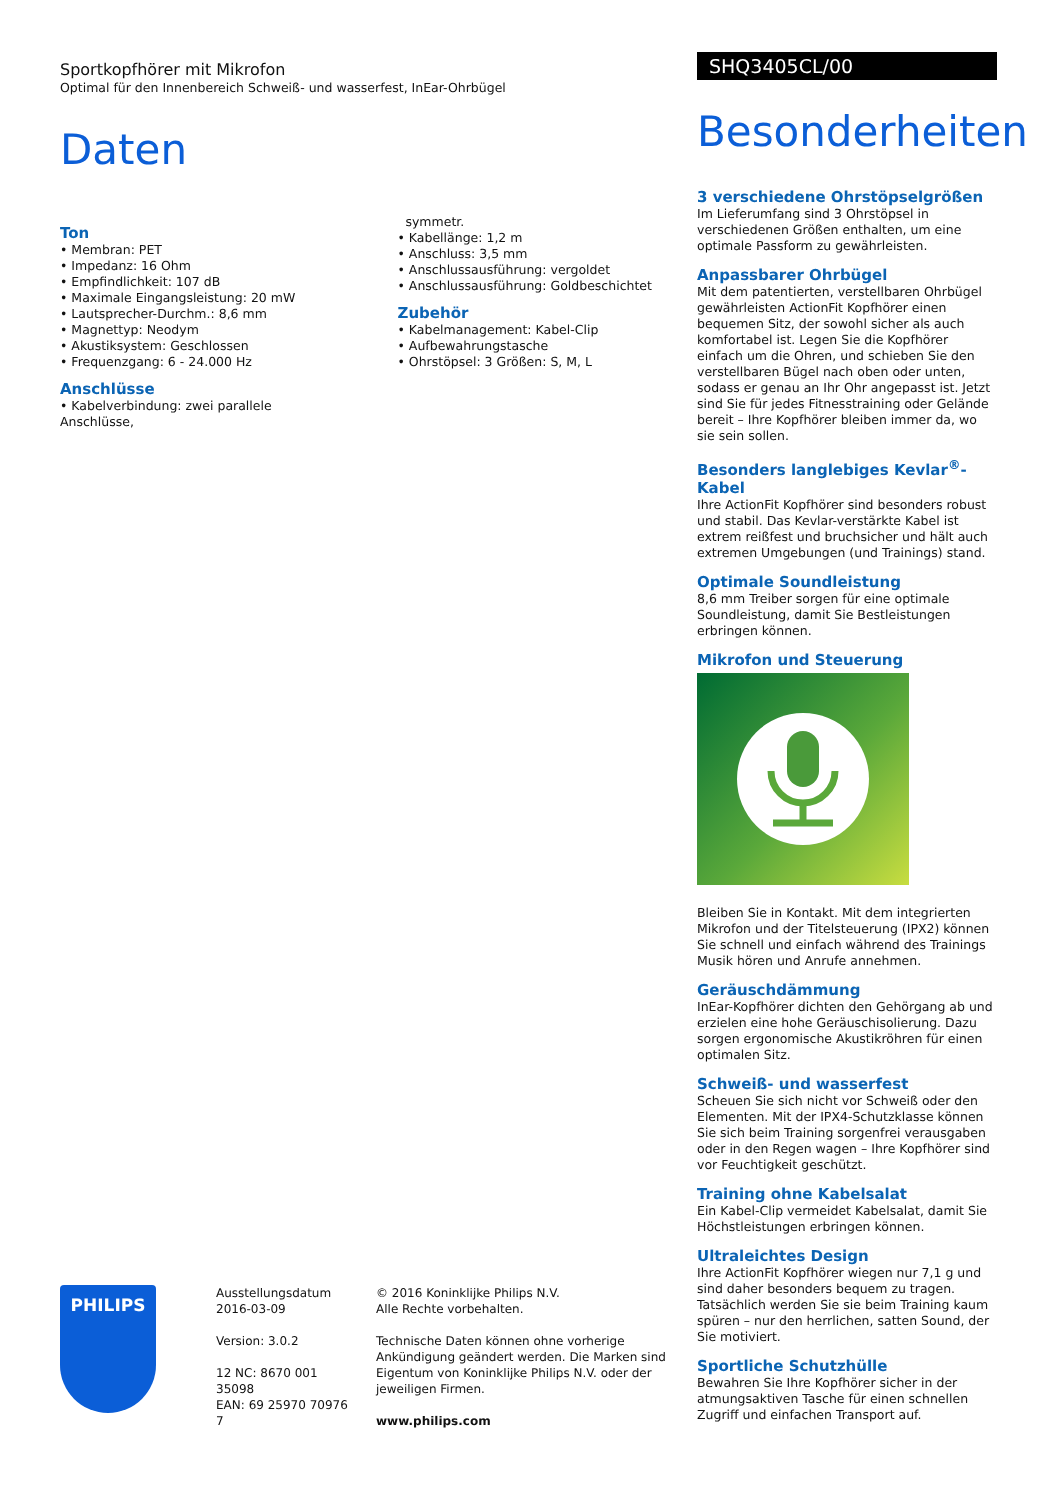Sportkopfhörer mit Mikrofon
Optimal für den Innenbereich Schweiß- und wasserfest, InEar-Ohrbügel
Daten
Ton
• Membran: PET
• Impedanz: 16 Ohm
• Empfindlichkeit: 107 dB
• Maximale Eingangsleistung: 20 mW
• Lautsprecher-Durchm.: 8,6 mm
• Magnettyp: Neodym
• Akustiksystem: Geschlossen
• Frequenzgang: 6 - 24.000 Hz
Anschlüsse
• Kabelverbindung: zwei parallele Anschlüsse,
symmetr.
• Kabellänge: 1,2 m
• Anschluss: 3,5 mm
• Anschlussausführung: vergoldet
• Anschlussausführung: Goldbeschichtet
Zubehör
• Kabelmanagement: Kabel-Clip
• Aufbewahrungstasche
• Ohrstöpsel: 3 Größen: S, M, L
SHQ3405CL/00
Besonderheiten
3 verschiedene Ohrstöpselgrößen
Im Lieferumfang sind 3 Ohrstöpsel in verschiedenen Größen enthalten, um eine optimale Passform zu gewährleisten.
Anpassbarer Ohrbügel
Mit dem patentierten, verstellbaren Ohrbügel gewährleisten ActionFit Kopfhörer einen bequemen Sitz, der sowohl sicher als auch komfortabel ist. Legen Sie die Kopfhörer einfach um die Ohren, und schieben Sie den verstellbaren Bügel nach oben oder unten, sodass er genau an Ihr Ohr angepasst ist. Jetzt sind Sie für jedes Fitnesstraining oder Gelände bereit – Ihre Kopfhörer bleiben immer da, wo sie sein sollen.
Besonders langlebiges Kevlar<sup>®</sup>-Kabel
Ihre ActionFit Kopfhörer sind besonders robust und stabil. Das Kevlar-verstärkte Kabel ist extrem reißfest und bruchsicher und hält auch extremen Umgebungen (und Trainings) stand.
Optimale Soundleistung
8,6 mm Treiber sorgen für eine optimale Soundleistung, damit Sie Bestleistungen erbringen können.
Mikrofon und Steuerung
Bleiben Sie in Kontakt. Mit dem integrierten Mikrofon und der Titelsteuerung (IPX2) können Sie schnell und einfach während des Trainings Musik hören und Anrufe annehmen.
Geräuschdämmung
InEar-Kopfhörer dichten den Gehörgang ab und erzielen eine hohe Geräuschisolierung. Dazu sorgen ergonomische Akustikröhren für einen optimalen Sitz.
Schweiß- und wasserfest
Scheuen Sie sich nicht vor Schweiß oder den Elementen. Mit der IPX4-Schutzklasse können Sie sich beim Training sorgenfrei verausgaben oder in den Regen wagen – Ihre Kopfhörer sind vor Feuchtigkeit geschützt.
Training ohne Kabelsalat
Ein Kabel-Clip vermeidet Kabelsalat, damit Sie Höchstleistungen erbringen können.
Ultraleichtes Design
Ihre ActionFit Kopfhörer wiegen nur 7,1 g und sind daher besonders bequem zu tragen. Tatsächlich werden Sie sie beim Training kaum spüren – nur den herrlichen, satten Sound, der Sie motiviert.
Sportliche Schutzhülle
Bewahren Sie Ihre Kopfhörer sicher in der atmungsaktiven Tasche für einen schnellen Zugriff und einfachen Transport auf.
PHILIPS
Ausstellungsdatum
2016-03-09
Version: 3.0.2
12 NC: 8670 001 35098
EAN: 69 25970 70976 7
© 2016 Koninklijke Philips N.V.
Alle Rechte vorbehalten.
Technische Daten können ohne vorherige Ankündigung geändert werden. Die Marken sind Eigentum von Koninklijke Philips N.V. oder der jeweiligen Firmen.
www.philips.com